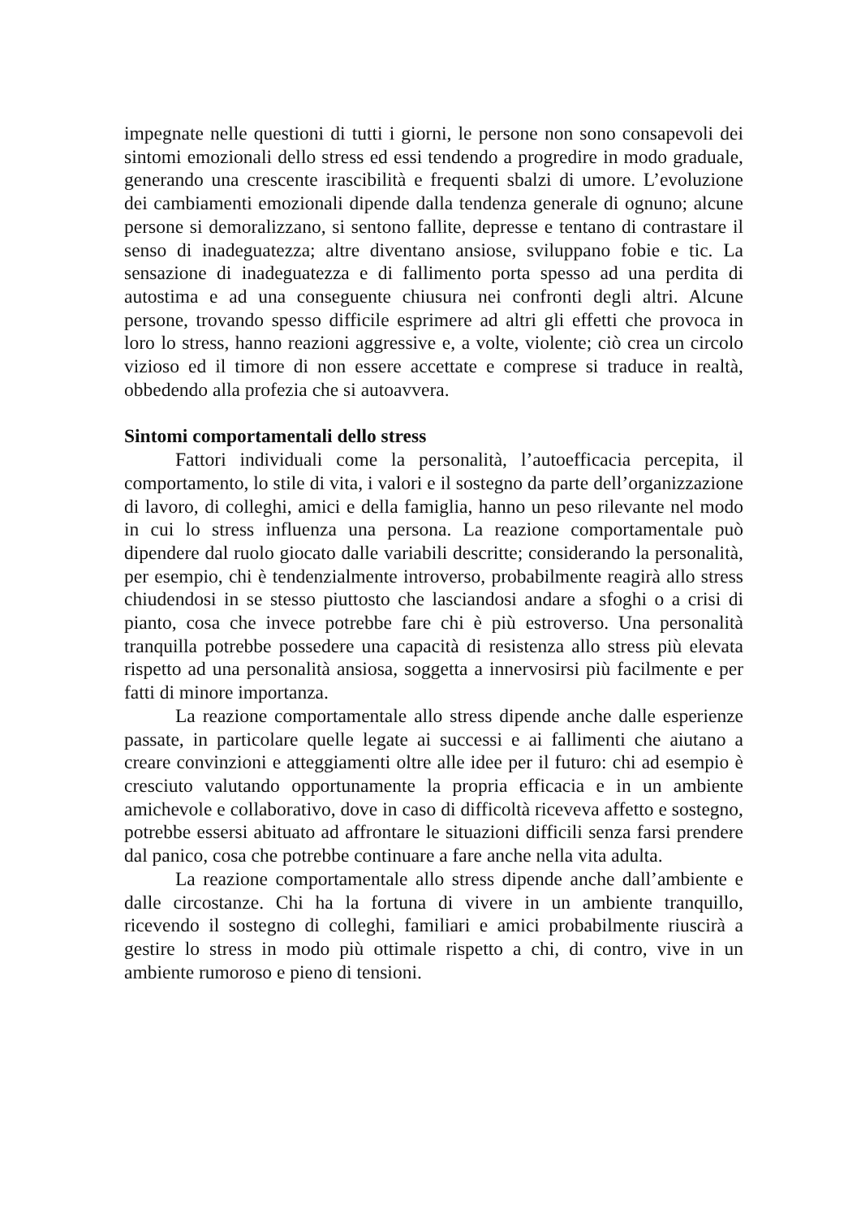impegnate nelle questioni di tutti i giorni, le persone non sono consapevoli dei sintomi emozionali dello stress ed essi tendendo a progredire in modo graduale, generando una crescente irascibilità e frequenti sbalzi di umore. L’evoluzione dei cambiamenti emozionali dipende dalla tendenza generale di ognuno; alcune persone si demoralizzano, si sentono fallite, depresse e tentano di contrastare il senso di inadeguatezza; altre diventano ansiose, sviluppano fobie e tic. La sensazione di inadeguatezza e di fallimento porta spesso ad una perdita di autostima e ad una conseguente chiusura nei confronti degli altri. Alcune persone, trovando spesso difficile esprimere ad altri gli effetti che provoca in loro lo stress, hanno reazioni aggressive e, a volte, violente; ciò crea un circolo vizioso ed il timore di non essere accettate e comprese si traduce in realtà, obbedendo alla profezia che si autoavvera.
Sintomi comportamentali dello stress
Fattori individuali come la personalità, l’autoefficacia percepita, il comportamento, lo stile di vita, i valori e il sostegno da parte dell’organizzazione di lavoro, di colleghi, amici e della famiglia, hanno un peso rilevante nel modo in cui lo stress influenza una persona. La reazione comportamentale può dipendere dal ruolo giocato dalle variabili descritte; considerando la personalità, per esempio, chi è tendenzialmente introverso, probabilmente reagirà allo stress chiudendosi in se stesso piuttosto che lasciandosi andare a sfoghi o a crisi di pianto, cosa che invece potrebbe fare chi è più estroverso. Una personalità tranquilla potrebbe possedere una capacità di resistenza allo stress più elevata rispetto ad una personalità ansiosa, soggetta a innervosirsi più facilmente e per fatti di minore importanza.
La reazione comportamentale allo stress dipende anche dalle esperienze passate, in particolare quelle legate ai successi e ai fallimenti che aiutano a creare convinzioni e atteggiamenti oltre alle idee per il futuro: chi ad esempio è cresciuto valutando opportunamente la propria efficacia e in un ambiente amichevole e collaborativo, dove in caso di difficoltà riceveva affetto e sostegno, potrebbe essersi abituato ad affrontare le situazioni difficili senza farsi prendere dal panico, cosa che potrebbe continuare a fare anche nella vita adulta.
La reazione comportamentale allo stress dipende anche dall’ambiente e dalle circostanze. Chi ha la fortuna di vivere in un ambiente tranquillo, ricevendo il sostegno di colleghi, familiari e amici probabilmente riuscirà a gestire lo stress in modo più ottimale rispetto a chi, di contro, vive in un ambiente rumoroso e pieno di tensioni.